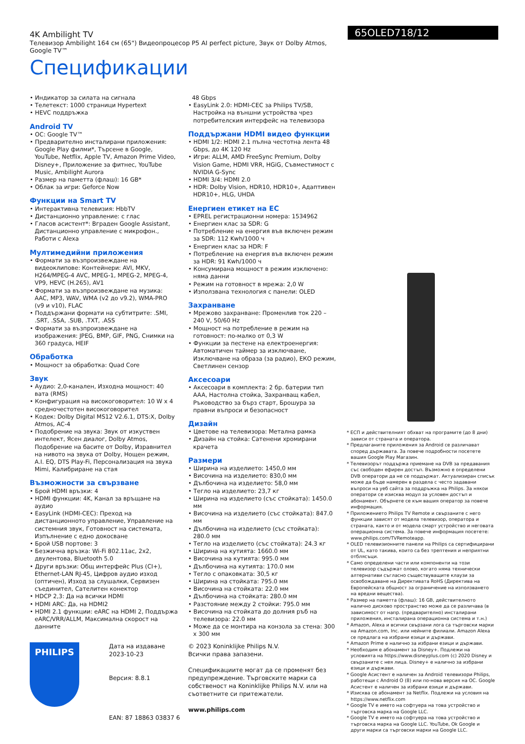4K Ambilight TV
Телевизор Ambilight 164 см (65") Видеопроцесор P5 AI perfect picture, Звук от Dolby Atmos, Google TV™
Спецификации
65OLED718/12
• Индикатор за силата на сигнала
• Телетекст: 1000 страници Hypertext
• HEVC поддръжка
Android TV
• ОС: Google TV™
• Предварително инсталирани приложения: Google Play филми*, Търсене в Google, YouTube, Netflix, Apple TV, Amazon Prime Video, Disney+, Приложение за фитнес, YouTube Music, Ambilight Aurora
• Размер на паметта (флаш): 16 GB*
• Облак за игри: Geforce Now
Функции на Smart TV
• Интерактивна телевизия: HbbTV
• Дистанционно управление: с глас
• Гласов асистент*: Вграден Google Assistant, Дистанционно управление с микрофон., Работи с Alexa
Мултимедийни приложения
• Формати за възпроизвеждане на видеоклипове: Контейнери: AVI, MKV, H264/MPEG-4 AVC, MPEG-1, MPEG-2, MPEG-4, VP9, HEVC (H.265), AV1
• Формати за възпроизвеждане на музика: AAC, MP3, WAV, WMA (v2 до v9.2), WMA-PRO (v9 и v10), FLAC
• Поддържани формати на субтитрите: .SMI, .SRT, .SSA, .SUB, .TXT, .ASS
• Формати за възпроизвеждане на изображения: JPEG, BMP, GIF, PNG, Снимки на 360 градуса, HEIF
Обработка
• Мощност за обработка: Quad Core
Звук
• Аудио: 2,0-канален, Изходна мощност: 40 вата (RMS)
• Конфигурация на високоговорител: 10 W x 4 средночестотен високоговорител
• Кодек: Dolby Digital MS12 V2.6.1, DTS:X, Dolby Atmos, AC-4
• Подобрение на звука: Звук от изкуствен интелект, Ясен диалог, Dolby Atmos, Подобрение на басите от Dolby, Изравнител на нивото на звука от Dolby, Нощен режим, A.I. EQ, DTS Play-Fi, Персонализация на звука Mimi, Калибриране на стая
Възможности за свързване
• Брой HDMI връзки: 4
• HDMI функции: 4K, Канал за връщане на аудио
• EasyLink (HDMI-CEC): Преход на дистанционното управление, Управление на системния звук, Готовност на системата, Изпълнение с едно докосване
• Брой USB портове: 3
• Безжична връзка: Wi-Fi 802.11ac, 2x2, двулентова, Bluetooth 5.0
• Други връзки: Общ интерфейс Plus (CI+), Ethernet-LAN RJ-45, Цифров аудио изход (оптичен), Изход за слушалки, Сервизен съединител, Сателитен конектор
• HDCP 2,3: Да на всички HDMI
• HDMI ARC: Да, на HDMI2
• HDMI 2.1 функции: eARC на HDMI 2, Поддържа eARC/VRR/ALLM, Максимална скорост на данните
48 Gbps
• EasyLink 2.0: HDMI-CEC за Philips TV/SB, Настройка на външни устройства чрез потребителския интерфейс на телевизора
Поддържани HDMI видео функции
• HDMI 1/2: HDMI 2.1 пълна честотна лента 48 Gbps, до 4K 120 Hz
• Игри: ALLM, AMD FreeSync Premium, Dolby Vision Game, HDMI VRR, HGiG, Съвместимост с NVIDIA G-Sync
• HDMI 3/4: HDMI 2.0
• HDR: Dolby Vision, HDR10, HDR10+, Адаптивен HDR10+, HLG, UHDA
Енергиен етикет на ЕС
• EPREL регистрационни номера: 1534962
• Енергиен клас за SDR: G
• Потребление на енергия във включен режим за SDR: 112 Kwh/1000 ч
• Енергиен клас за HDR: F
• Потребление на енергия във включен режим за HDR: 91 Kwh/1000 ч
• Консумирана мощност в режим изключено: няма данни
• Режим на готовност в мрежа: 2,0 W
• Използвана технология с панели: OLED
Захранване
• Мрежово захранване: Променлив ток 220 – 240 V, 50/60 Hz
• Мощност на потребление в режим на готовност: по-малко от 0,3 W
• Функции за пестене на електроенергия: Автоматичен таймер за изключване, Изключване на образа (за радио), ЕКО режим, Светлинен сензор
Аксесоари
• Аксесоари в комплекта: 2 бр. батерии тип AAA, Настолна стойка, Захранващ кабел, Ръководство за бърз старт, Брошура за правни въпроси и безопасност
Дизайн
• Цветове на телевизора: Метална рамка
• Дизайн на стойка: Сатенени хромирани крачета
Размери
• Ширина на изделието: 1450,0 мм
• Височина на изделието: 830,0 мм
• Дълбочина на изделието: 58,0 мм
• Тегло на изделието: 23,7 кг
• Ширина на изделието (със стойката): 1450.0 мм
• Височина на изделието (със стойката): 847.0 мм
• Дълбочина на изделието (със стойката): 280.0 мм
• Тегло на изделието (със стойката): 24.3 кг
• Ширина на кутията: 1660.0 мм
• Височина на кутията: 995.0 мм
• Дълбочина на кутията: 170.0 мм
• Тегло с опаковката: 30,5 кг
• Ширина на стойката: 795.0 мм
• Височина на стойката: 22.0 мм
• Дълбочина на стойката: 280.0 мм
• Разстояние между 2 стойки: 795.0 мм
• Височина на стойката до долния ръб на телевизора: 22.0 мм
• Може да се монтира на конзола за стена: 300 x 300 мм
* ЕСП и действителният обхват на програмите (до 8 дни) зависи от страната и оператора.
* Предлаганите приложения за Android се различават според държавата. За повече подробности посетете вашия Google Play Магазин.
* Телевизорът поддържа приемане на DVB за предавания със свободен ефирен достъп. Възможно е определени DVB оператори да не се поддържат. Актуализиран списък може да бъде намерен в раздела с често задавани въпроси на уеб сайта за поддръжка на Philips. За някои оператори се изисква модул за условен достъп и абонамент. Обърнете се към вашия оператор за повече информация.
* Приложението Philips TV Remote и свързаните с него функции зависят от модела телевизор, оператора и страната, както и от модела смарт устройство и неговата операционна система. За повече информация посетете: www.philips.com/TVRemoteapp.
* OLED телевизионните панели на Philips са сертифицирани от UL, като такива, които са без трептения и неприятни отблясъци.
* Само определени части или компоненти на този телевизор съдържат олово, когато няма технически алтернативи съгласно съществуващите клаузи за освобождаване на Директивата RoHS (Директива на Европейската общност за ограничение на използването на вредни вещества).
* Размер на паметта (флаш): 16 GB, действителното налично дисково пространство може да се различава (в зависимост от напр. (предварително) инсталирани приложения, инсталирана операционна система и т.н.)
* Amazon, Alexa и всички свързани лога са търговски марки на Amazon.com, Inc. или нейните филиали. Amazon Alexa се предлага на избрани езици и държави.
* Amazon Prime е налично за избрани езици и държави.
* Необходим е абонамент за Disney+. Подлежи на условията на https://www.disneyplus.com (c) 2020 Disney и свързаните с нея лица. Disney+ е налично за избрани езици и държави.
* Google Асистент е наличен за Android телевизори Philips, работещи с Android O (8) или по-нова версия на ОС. Google Асистент е наличен за избрани езици и държави.
* Изисква се абонамент за Netflix. Подлежи на условия на https://www.netflix.com
* Google TV е името на софтуера на това устройство и търговска марка на Google LLC.
* Google TV е името на софтуера на това устройство и търговска марка на Google LLC. YouTube, Ok Google и други марки са търговски марки на Google LLC.
PHILIPS
Дата на издаване
2023-10-23
Версия: 8.8.1
EAN: 87 18863 03837 6
© 2023 Koninklijke Philips N.V.
Всички права запазени.
Спецификациите могат да се променят без предупреждение. Търговските марки са собственост на Koninklijke Philips N.V. или на съответните си притежатели.
www.philips.com